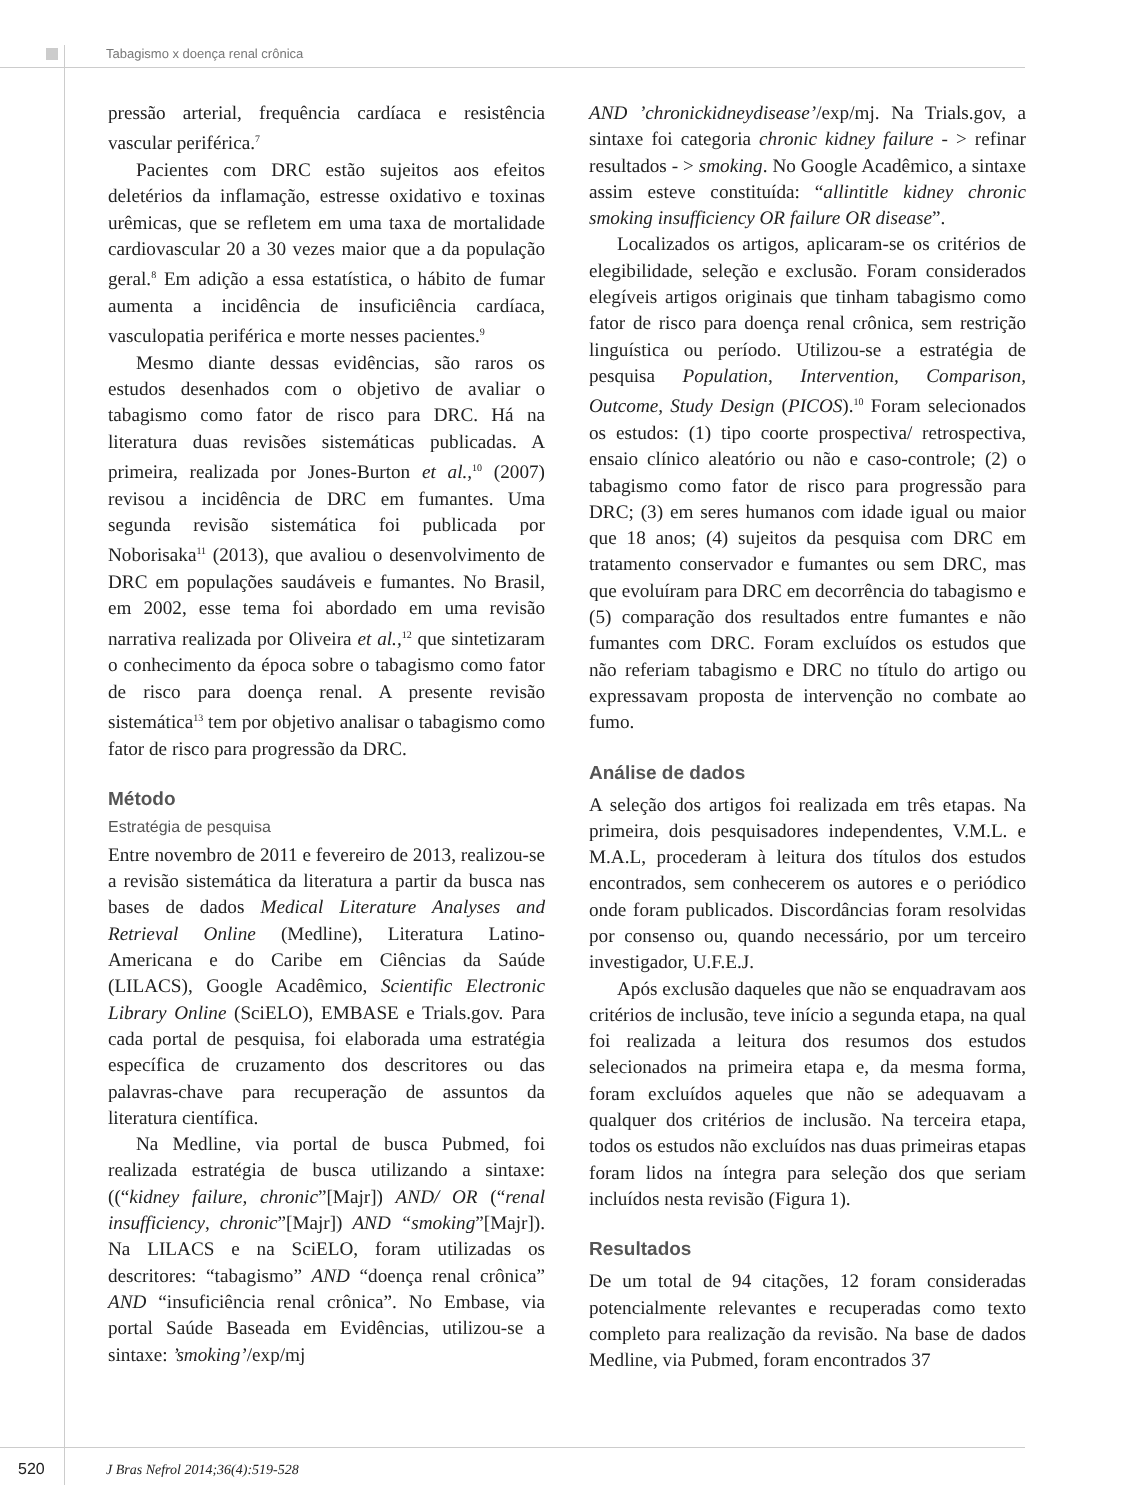Tabagismo x doença renal crônica
pressão arterial, frequência cardíaca e resistência vascular periférica.<sup>7</sup>
Pacientes com DRC estão sujeitos aos efeitos deletérios da inflamação, estresse oxidativo e toxinas urêmicas, que se refletem em uma taxa de mortalidade cardiovascular 20 a 30 vezes maior que a da população geral.<sup>8</sup> Em adição a essa estatística, o hábito de fumar aumenta a incidência de insuficiência cardíaca, vasculopatia periférica e morte nesses pacientes.<sup>9</sup>
Mesmo diante dessas evidências, são raros os estudos desenhados com o objetivo de avaliar o tabagismo como fator de risco para DRC. Há na literatura duas revisões sistemáticas publicadas. A primeira, realizada por Jones-Burton et al.,<sup>10</sup> (2007) revisou a incidência de DRC em fumantes. Uma segunda revisão sistemática foi publicada por Noborisaka<sup>11</sup> (2013), que avaliou o desenvolvimento de DRC em populações saudáveis e fumantes. No Brasil, em 2002, esse tema foi abordado em uma revisão narrativa realizada por Oliveira et al.,<sup>12</sup> que sintetizaram o conhecimento da época sobre o tabagismo como fator de risco para doença renal. A presente revisão sistemática<sup>13</sup> tem por objetivo analisar o tabagismo como fator de risco para progressão da DRC.
Método
Estratégia de pesquisa
Entre novembro de 2011 e fevereiro de 2013, realizou-se a revisão sistemática da literatura a partir da busca nas bases de dados Medical Literature Analyses and Retrieval Online (Medline), Literatura Latino-Americana e do Caribe em Ciências da Saúde (LILACS), Google Acadêmico, Scientific Electronic Library Online (SciELO), EMBASE e Trials.gov. Para cada portal de pesquisa, foi elaborada uma estratégia específica de cruzamento dos descritores ou das palavras-chave para recuperação de assuntos da literatura científica.
Na Medline, via portal de busca Pubmed, foi realizada estratégia de busca utilizando a sintaxe: ((“kidney failure, chronic”[Majr]) AND/ OR (“renal insufficiency, chronic”[Majr]) AND “smoking”[Majr]). Na LILACS e na SciELO, foram utilizadas os descritores: “tabagismo” AND “doença renal crônica” AND “insuficiência renal crônica”. No Embase, via portal Saúde Baseada em Evidências, utilizou-se a sintaxe: ’smoking’/exp/mj
AND ’chronickidneydisease’/exp/mj. Na Trials.gov, a sintaxe foi categoria chronic kidney failure - > refinar resultados - > smoking. No Google Acadêmico, a sintaxe assim esteve constituída: “allintitle kidney chronic smoking insufficiency OR failure OR disease”.
Localizados os artigos, aplicaram-se os critérios de elegibilidade, seleção e exclusão. Foram considerados elegíveis artigos originais que tinham tabagismo como fator de risco para doença renal crônica, sem restrição linguística ou período. Utilizou-se a estratégia de pesquisa Population, Intervention, Comparison, Outcome, Study Design (PICOS).<sup>10</sup> Foram selecionados os estudos: (1) tipo coorte prospectiva/ retrospectiva, ensaio clínico aleatório ou não e caso-controle; (2) o tabagismo como fator de risco para progressão para DRC; (3) em seres humanos com idade igual ou maior que 18 anos; (4) sujeitos da pesquisa com DRC em tratamento conservador e fumantes ou sem DRC, mas que evoluíram para DRC em decorrência do tabagismo e (5) comparação dos resultados entre fumantes e não fumantes com DRC. Foram excluídos os estudos que não referiam tabagismo e DRC no título do artigo ou expressavam proposta de intervenção no combate ao fumo.
Análise de dados
A seleção dos artigos foi realizada em três etapas. Na primeira, dois pesquisadores independentes, V.M.L. e M.A.L, procederam à leitura dos títulos dos estudos encontrados, sem conhecerem os autores e o periódico onde foram publicados. Discordâncias foram resolvidas por consenso ou, quando necessário, por um terceiro investigador, U.F.E.J.
Após exclusão daqueles que não se enquadravam aos critérios de inclusão, teve início a segunda etapa, na qual foi realizada a leitura dos resumos dos estudos selecionados na primeira etapa e, da mesma forma, foram excluídos aqueles que não se adequavam a qualquer dos critérios de inclusão. Na terceira etapa, todos os estudos não excluídos nas duas primeiras etapas foram lidos na íntegra para seleção dos que seriam incluídos nesta revisão (Figura 1).
Resultados
De um total de 94 citações, 12 foram consideradas potencialmente relevantes e recuperadas como texto completo para realização da revisão. Na base de dados Medline, via Pubmed, foram encontrados 37
520 J Bras Nefrol 2014;36(4):519-528